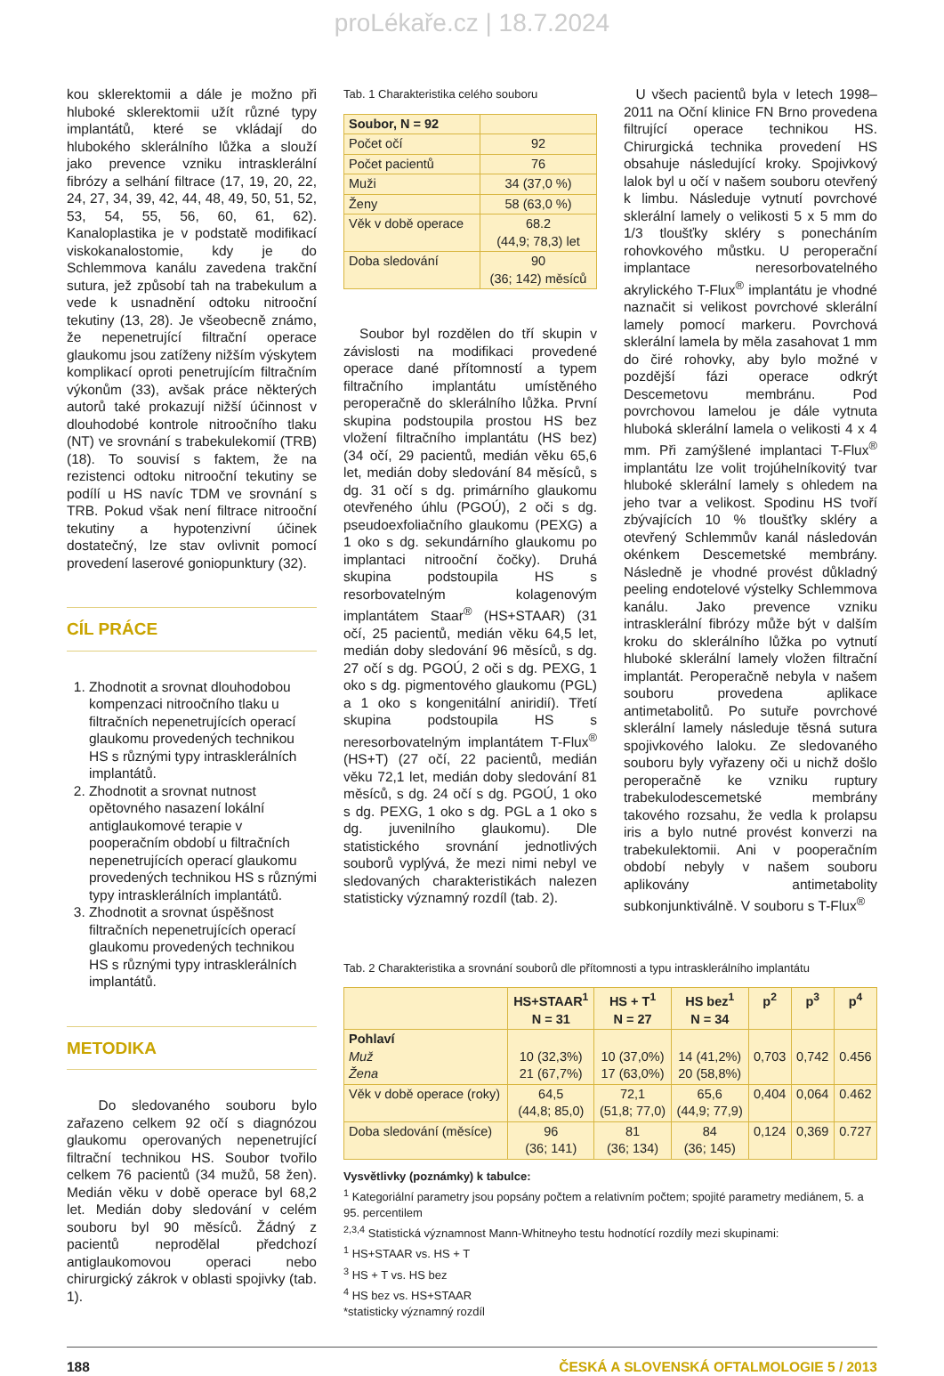proLékaře.cz | 18.7.2024
kou sklerektomii a dále je možno při hluboké sklerektomii užít různé typy implantátů, které se vkládají do hlubokého sklerálního lůžka a slouží jako prevence vzniku intrasklerální fibrózy a selhání filtrace (17, 19, 20, 22, 24, 27, 34, 39, 42, 44, 48, 49, 50, 51, 52, 53, 54, 55, 56, 60, 61, 62). Kanaloplastika je v podstatě modifikací viskokanalostomie, kdy je do Schlemmova kanálu zavedena trakční sutura, jež způsobí tah na trabekulum a vede k usnadnění odtoku nitrooční tekutiny (13, 28). Je všeobecně známo, že nepenetrující filtrační operace glaukomu jsou zatíženy nižším výskytem komplikací oproti penetrujícím filtračním výkonům (33), avšak práce některých autorů také prokazují nižší účinnost v dlouhodobé kontrole nitroočního tlaku (NT) ve srovnání s trabekulekomií (TRB) (18). To souvisí s faktem, že na rezistenci odtoku nitrooční tekutiny se podílí u HS navíc TDM ve srovnání s TRB. Pokud však není filtrace nitrooční tekutiny a hypotenzivní účinek dostatečný, lze stav ovlivnit pomocí provedení laserové goniopunktury (32).
CÍL PRÁCE
1. Zhodnotit a srovnat dlouhodobou kompenzaci nitroočního tlaku u filtračních nepenetrujících operací glaukomu provedených technikou HS s různými typy intrasklerálních implantátů.
2. Zhodnotit a srovnat nutnost opětovného nasazení lokální antiglaukomové terapie v pooperačním období u filtračních nepenetrujících operací glaukomu provedených technikou HS s různými typy intrasklerálních implantátů.
3. Zhodnotit a srovnat úspěšnost filtračních nepenetrujících operací glaukomu provedených technikou HS s různými typy intrasklerálních implantátů.
METODIKA
Do sledovaného souboru bylo zařazeno celkem 92 očí s diagnózou glaukomu operovaných nepenetrující filtrační technikou HS. Soubor tvořilo celkem 76 pacientů (34 mužů, 58 žen). Medián věku v době operace byl 68,2 let. Medián doby sledování v celém souboru byl 90 měsíců. Žádný z pacientů neprodělal předchozí antiglaukomovou operaci nebo chirurgický zákrok v oblasti spojivky (tab. 1).
Tab. 1 Charakteristika celého souboru
| Soubor, N = 92 | |
| --- | --- |
| Počet očí | 92 |
| Počet pacientů | 76 |
| Muži | 34 (37,0 %) |
| Ženy | 58 (63,0 %) |
| Věk v době operace | 68.2 (44,9; 78,3) let |
| Doba sledování | 90 (36; 142) měsíců |
Soubor byl rozdělen do tří skupin v závislosti na modifikaci provedené operace dané přítomností a typem filtračního implantátu umístěného peroperačně do sklerálního lůžka. První skupina podstoupila prostou HS bez vložení filtračního implantátu (HS bez) (34 očí, 29 pacientů, medián věku 65,6 let, medián doby sledování 84 měsíců, s dg. 31 očí s dg. primárního glaukomu otevřeného úhlu (PGOÚ), 2 oči s dg. pseudoexfoliačního glaukomu (PEXG) a 1 oko s dg. sekundárního glaukomu po implantaci nitrooční čočky). Druhá skupina podstoupila HS s resorbovatelným kolagenovým implantátem Staar<sup>®</sup> (HS+STAAR) (31 očí, 25 pacientů, medián věku 64,5 let, medián doby sledování 96 měsíců, s dg. 27 očí s dg. PGOÚ, 2 oči s dg. PEXG, 1 oko s dg. pigmentového glaukomu (PGL) a 1 oko s kongenitální aniridií). Třetí skupina podstoupila HS s neresorbovatelným implantátem T-Flux<sup>®</sup> (HS+T) (27 očí, 22 pacientů, medián věku 72,1 let, medián doby sledování 81 měsíců, s dg. 24 očí s dg. PGOÚ, 1 oko s dg. PEXG, 1 oko s dg. PGL a 1 oko s dg. juvenilního glaukomu). Dle statistického srovnání jednotlivých souborů vyplývá, že mezi nimi nebyl ve sledovaných charakteristikách nalezen statisticky významný rozdíl (tab. 2).
U všech pacientů byla v letech 1998–2011 na Oční klinice FN Brno provedena filtrující operace technikou HS. Chirurgická technika provedení HS obsahuje následující kroky. Spojivkový lalok byl u očí v našem souboru otevřený k limbu. Následuje vytnutí povrchové sklerální lamely o velikosti 5 x 5 mm do 1/3 tloušťky skléry s ponecháním rohovkového můstku. U peroperační implantace neresorbovatelného akrylického T-Flux<sup>®</sup> implantátu je vhodné naznačit si velikost povrchové sklerální lamely pomocí markeru. Povrchová sklerální lamela by měla zasahovat 1 mm do čiré rohovky, aby bylo možné v pozdější fázi operace odkrýt Descemetovu membránu. Pod povrchovou lamelou je dále vytnuta hluboká sklerální lamela o velikosti 4 x 4 mm. Při zamýšlené implantaci T-Flux<sup>®</sup> implantátu lze volit trojúhelníkovitý tvar hluboké sklerální lamely s ohledem na jeho tvar a velikost. Spodinu HS tvoří zbývajících 10 % tloušťky skléry a otevřený Schlemmův kanál následován okénkem Descemetské membrány. Následně je vhodné provést důkladný peeling endotelové výstelky Schlemmova kanálu. Jako prevence vzniku intrasklerální fibrózy může být v dalším kroku do sklerálního lůžka po vytnutí hluboké sklerální lamely vložen filtrační implantát. Peroperačně nebyla v našem souboru provedena aplikace antimetabolitů. Po sutuře povrchové sklerální lamely následuje těsná sutura spojivkového laloku. Ze sledovaného souboru byly vyřazeny oči u nichž došlo peroperačně ke vzniku ruptury trabekulodescemetské membrány takového rozsahu, že vedla k prolapsu iris a bylo nutné provést konverzi na trabekulektomii. Ani v pooperačním období nebyly v našem souboru aplikovány antimetabolity subkonjunktiválně. V souboru s T-Flux<sup>®</sup>
Tab. 2 Charakteristika a srovnání souborů dle přítomnosti a typu intrasklerálního implantátu
| | HS+STAAR<sup>1</sup> N = 31 | HS + T<sup>1</sup> N = 27 | HS bez<sup>1</sup> N = 34 | p<sup>2</sup> | p<sup>3</sup> | p<sup>4</sup> |
| --- | --- | --- | --- | --- | --- | --- |
| Pohlaví Muž Žena | 10 (32,3%) 21 (67,7%) | 10 (37,0%) 17 (63,0%) | 14 (41,2%) 20 (58,8%) | 0,703 | 0,742 | 0.456 |
| Věk v době operace (roky) | 64,5 (44,8; 85,0) | 72,1 (51,8; 77,0) | 65,6 (44,9; 77,9) | 0,404 | 0,064 | 0.462 |
| Doba sledování (měsíce) | 96 (36; 141) | 81 (36; 134) | 84 (36; 145) | 0,124 | 0,369 | 0.727 |
Vysvětlivky (poznámky) k tabulce:
<sup>1</sup> Kategoriální parametry jsou popsány počtem a relativním počtem; spojité parametry mediánem, 5. a 95. percentilem
<sup>2,3,4</sup> Statistická významnost Mann-Whitneyho testu hodnotící rozdíly mezi skupinami:
<sup>1</sup> HS+STAAR vs. HS + T
<sup>3</sup> HS + T vs. HS bez
<sup>4</sup> HS bez vs. HS+STAAR
*statisticky významný rozdíl
188 ČESKÁ A SLOVENSKÁ OFTALMOLOGIE 5 / 2013